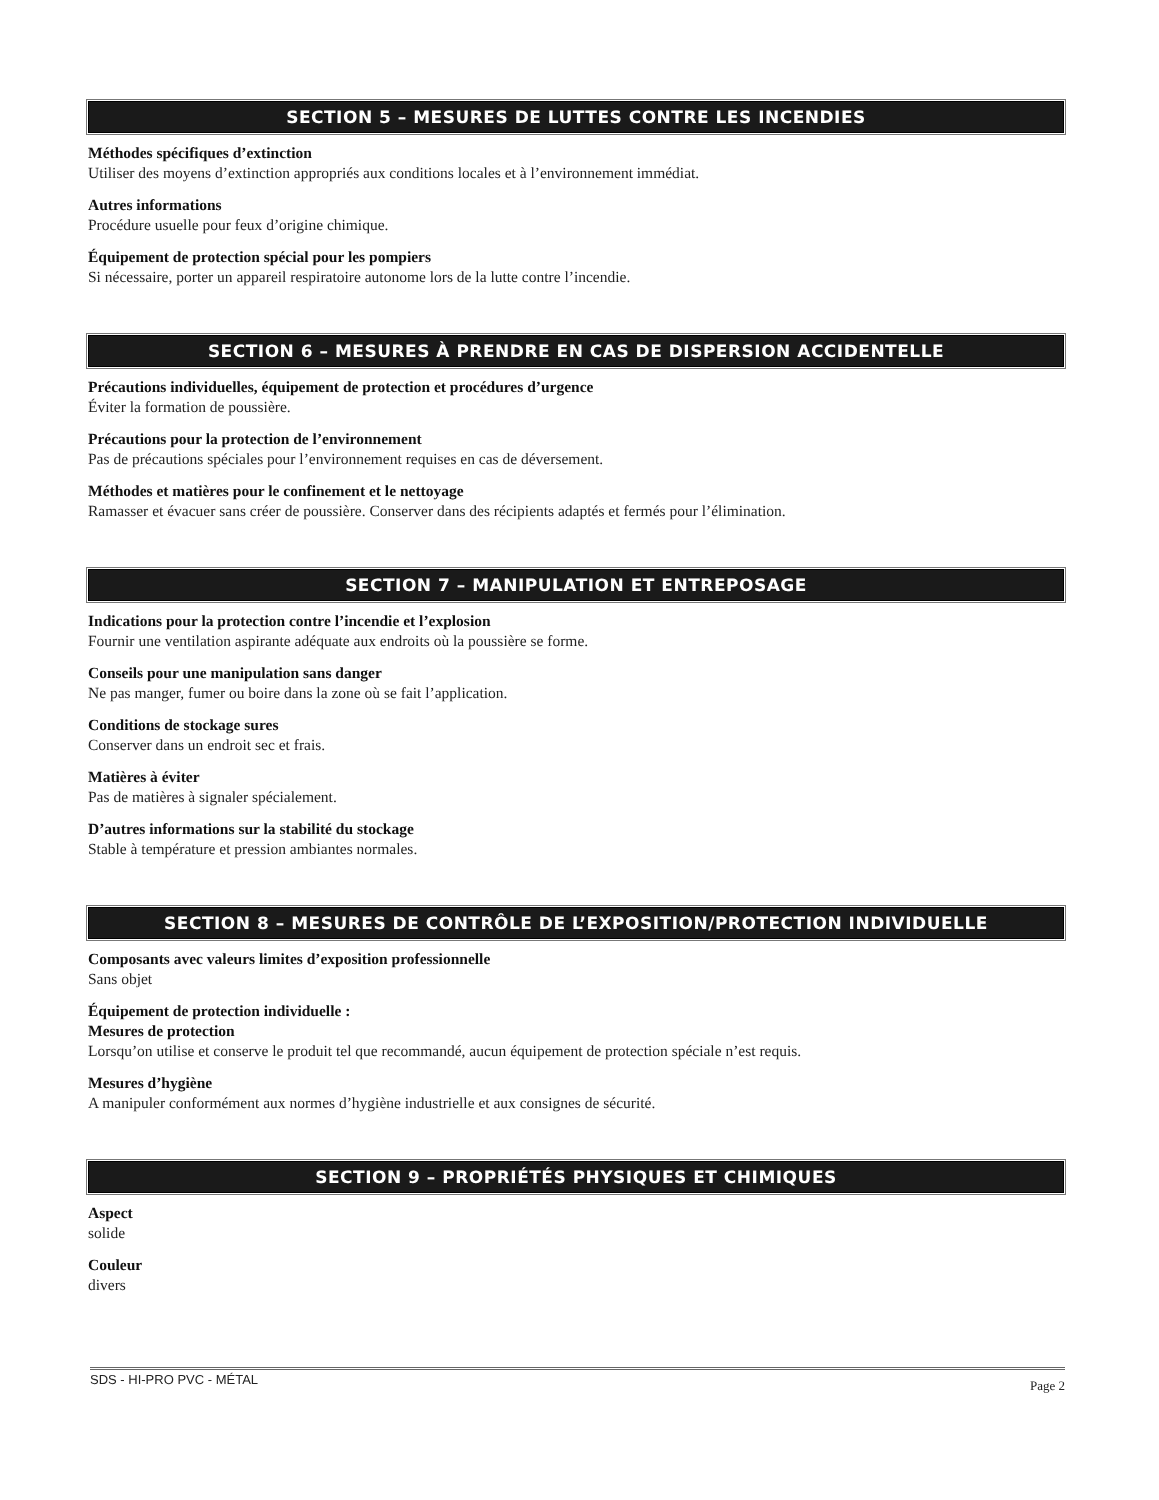SECTION 5 – MESURES DE LUTTES CONTRE LES INCENDIES
Méthodes spécifiques d’extinction
Utiliser des moyens d’extinction appropriés aux conditions locales et à l’environnement immédiat.
Autres informations
Procédure usuelle pour feux d’origine chimique.
Équipement de protection spécial pour les pompiers
Si nécessaire, porter un appareil respiratoire autonome lors de la lutte contre l’incendie.
SECTION 6 – MESURES À PRENDRE EN CAS DE DISPERSION ACCIDENTELLE
Précautions individuelles, équipement de protection et procédures d’urgence
Éviter la formation de poussière.
Précautions pour la protection de l’environnement
Pas de précautions spéciales pour l’environnement requises en cas de déversement.
Méthodes et matières pour le confinement et le nettoyage
Ramasser et évacuer sans créer de poussière. Conserver dans des récipients adaptés et fermés pour l’élimination.
SECTION 7 – MANIPULATION ET ENTREPOSAGE
Indications pour la protection contre l’incendie et l’explosion
Fournir une ventilation aspirante adéquate aux endroits où la poussière se forme.
Conseils pour une manipulation sans danger
Ne pas manger, fumer ou boire dans la zone où se fait l’application.
Conditions de stockage sures
Conserver dans un endroit sec et frais.
Matières à éviter
Pas de matières à signaler spécialement.
D’autres informations sur la stabilité du stockage
Stable à température et pression ambiantes normales.
SECTION 8 – MESURES DE CONTRÔLE DE L’EXPOSITION/PROTECTION INDIVIDUELLE
Composants avec valeurs limites d’exposition professionnelle
Sans objet
Équipement de protection individuelle :
Mesures de protection
Lorsqu’on utilise et conserve le produit tel que recommandé, aucun équipement de protection spéciale n’est requis.
Mesures d’hygiène
A manipuler conformément aux normes d’hygiène industrielle et aux consignes de sécurité.
SECTION 9 – PROPRIÉTÉS PHYSIQUES ET CHIMIQUES
Aspect
solide
Couleur
divers
SDS - HI-PRO PVC - MÉTAL Page 2